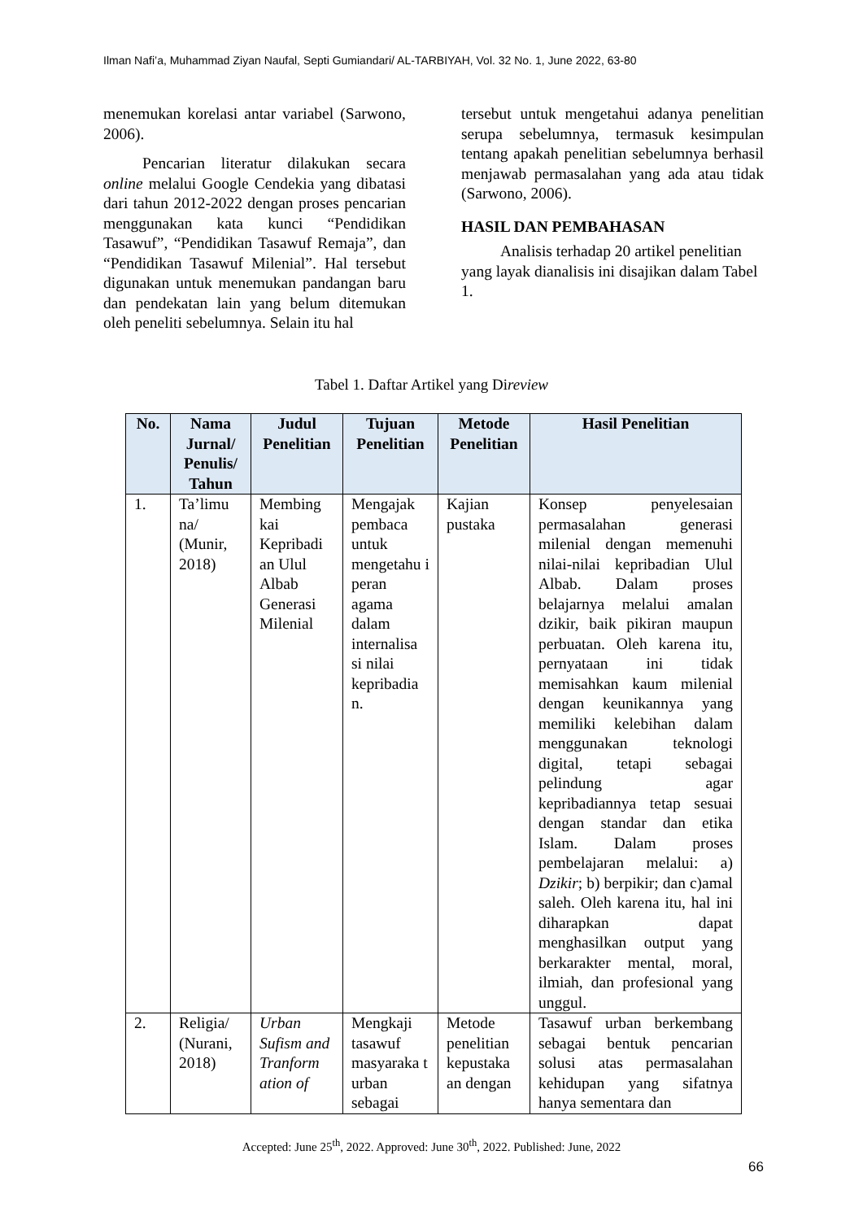Ilman Nafi’a, Muhammad Ziyan Naufal, Septi Gumiandari/ AL-TARBIYAH, Vol. 32 No. 1, June 2022, 63-80
menemukan korelasi antar variabel (Sarwono, 2006).
Pencarian literatur dilakukan secara online melalui Google Cendekia yang dibatasi dari tahun 2012-2022 dengan proses pencarian menggunakan kata kunci “Pendidikan Tasawuf”, “Pendidikan Tasawuf Remaja”, dan “Pendidikan Tasawuf Milenial”. Hal tersebut digunakan untuk menemukan pandangan baru dan pendekatan lain yang belum ditemukan oleh peneliti sebelumnya. Selain itu hal
tersebut untuk mengetahui adanya penelitian serupa sebelumnya, termasuk kesimpulan tentang apakah penelitian sebelumnya berhasil menjawab permasalahan yang ada atau tidak (Sarwono, 2006).
HASIL DAN PEMBAHASAN
Analisis terhadap 20 artikel penelitian yang layak dianalisis ini disajikan dalam Tabel 1.
Tabel 1. Daftar Artikel yang Direview
| No. | Nama Jurnal/ Penulis/ Tahun | Judul Penelitian | Tujuan Penelitian | Metode Penelitian | Hasil Penelitian |
| --- | --- | --- | --- | --- | --- |
| 1. | Ta’limu na/ (Munir, 2018) | Membing kai Kepribadi an Ulul Albab Generasi Milenial | Mengajak pembaca untuk mengetahu i peran agama dalam internalisa si nilai kepribadia n. | Kajian pustaka | Konsep penyelesaian permasalahan generasi milenial dengan memenuhi nilai-nilai kepribadian Ulul Albab. Dalam proses belajarnya melalui amalan dzikir, baik pikiran maupun perbuatan. Oleh karena itu, pernyataan ini tidak memisahkan kaum milenial dengan keunikannya yang memiliki kelebihan dalam menggunakan teknologi digital, tetapi sebagai pelindung agar kepribadiannya tetap sesuai dengan standar dan etika Islam. Dalam proses pembelajaran melalui: a) Dzikir ; b) berpikir; dan c)amal saleh. Oleh karena itu, hal ini diharapkan dapat menghasilkan output yang berkarakter mental, moral, ilmiah, dan profesional yang unggul. |
| 2. | Religia/ (Nurani, 2018) | Urban Sufism and Tranform ation of | Mengkaji tasawuf masyaraka t urban sebagai | Metode penelitian kepustaka an dengan | Tasawuf urban berkembang sebagai bentuk pencarian solusi atas permasalahan kehidupan yang sifatnya hanya sementara dan |
Accepted: June 25<sup>th</sup>, 2022. Approved: June 30<sup>th</sup>, 2022. Published: June, 2022
66